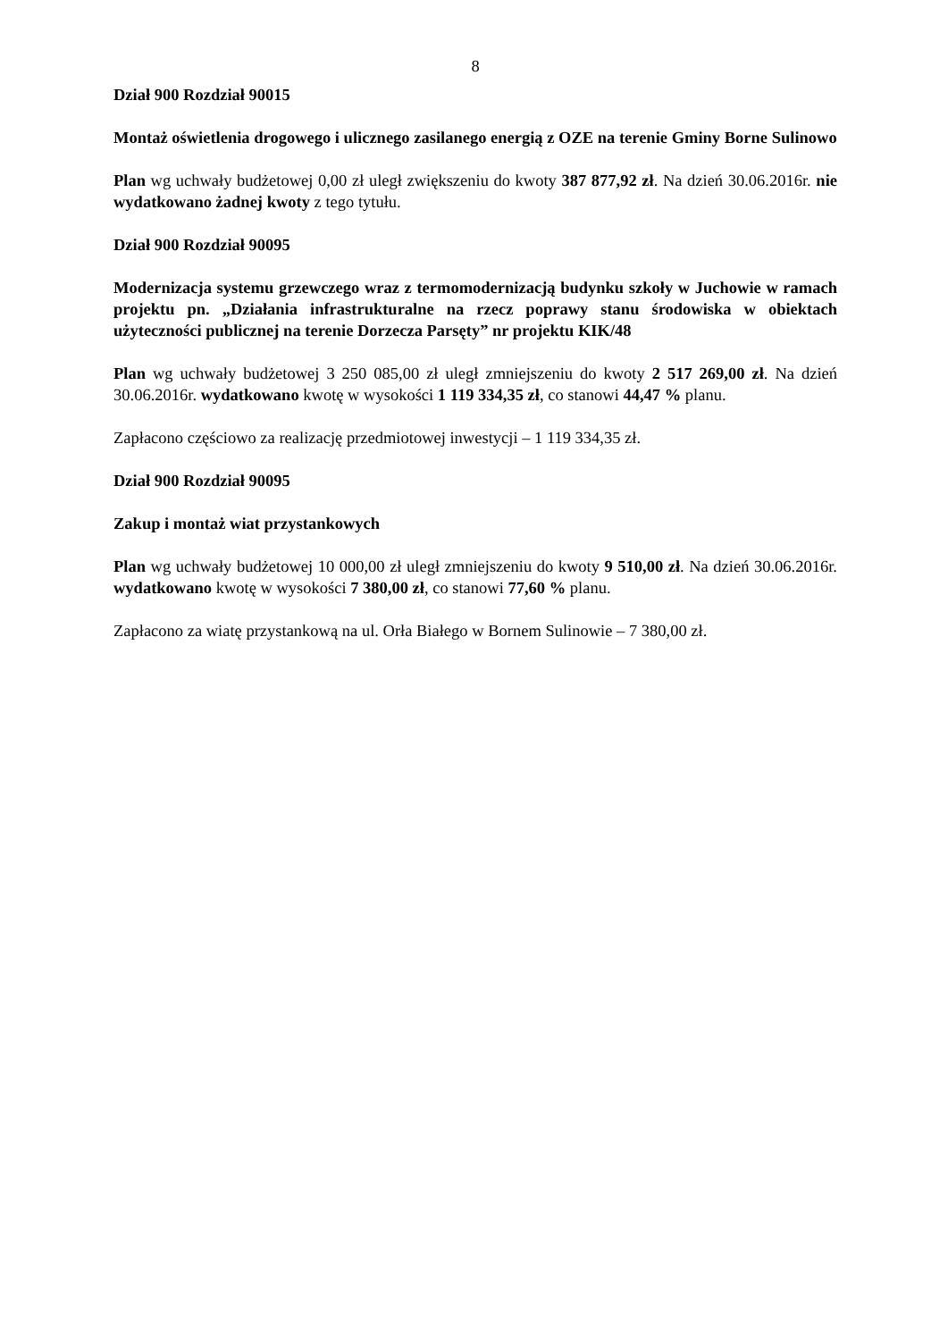8
Dział 900 Rozdział 90015
Montaż oświetlenia drogowego i ulicznego zasilanego energią z OZE na terenie Gminy Borne Sulinowo
Plan wg uchwały budżetowej 0,00 zł uległ zwiększeniu do kwoty 387 877,92 zł. Na dzień 30.06.2016r. nie wydatkowano żadnej kwoty z tego tytułu.
Dział 900 Rozdział 90095
Modernizacja systemu grzewczego wraz z termomodernizacją budynku szkoły w Juchowie w ramach projektu pn. „Działania infrastrukturalne na rzecz poprawy stanu środowiska w obiektach użyteczności publicznej na terenie Dorzecza Parsęty” nr projektu KIK/48
Plan wg uchwały budżetowej 3 250 085,00 zł uległ zmniejszeniu do kwoty 2 517 269,00 zł. Na dzień 30.06.2016r. wydatkowano kwotę w wysokości 1 119 334,35 zł, co stanowi 44,47 % planu.
Zapłacono częściowo za realizację przedmiotowej inwestycji – 1 119 334,35 zł.
Dział 900 Rozdział 90095
Zakup i montaż wiat przystankowych
Plan wg uchwały budżetowej 10 000,00 zł uległ zmniejszeniu do kwoty 9 510,00 zł. Na dzień 30.06.2016r. wydatkowano kwotę w wysokości 7 380,00 zł, co stanowi 77,60 % planu.
Zapłacono za wiatę przystankową na ul. Orła Białego w Bornem Sulinowie – 7 380,00 zł.